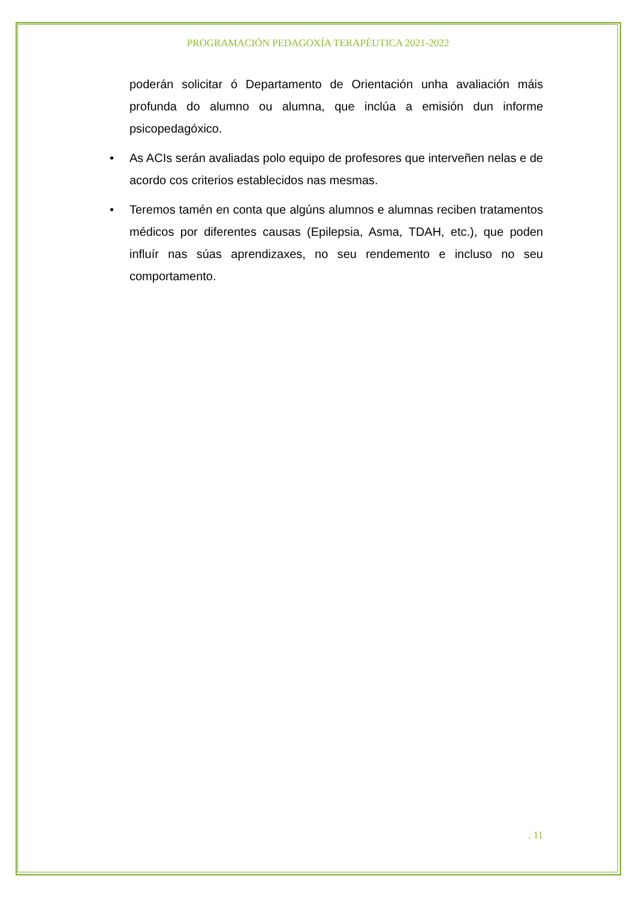PROGRAMACIÓN PEDAGOXÍA TERAPÉUTICA 2021-2022
poderán solicitar ó Departamento de Orientación unha avaliación máis profunda do alumno ou alumna, que inclúa a emisión dun informe psicopedagóxico.
• As ACIs serán avaliadas polo equipo de profesores que interveñen nelas e de acordo cos criterios establecidos nas mesmas.
• Teremos tamén en conta que algúns alumnos e alumnas reciben tratamentos médicos por diferentes causas (Epilepsia, Asma, TDAH, etc.), que poden influír nas súas aprendizaxes, no seu rendemento e incluso no seu comportamento.
. 11